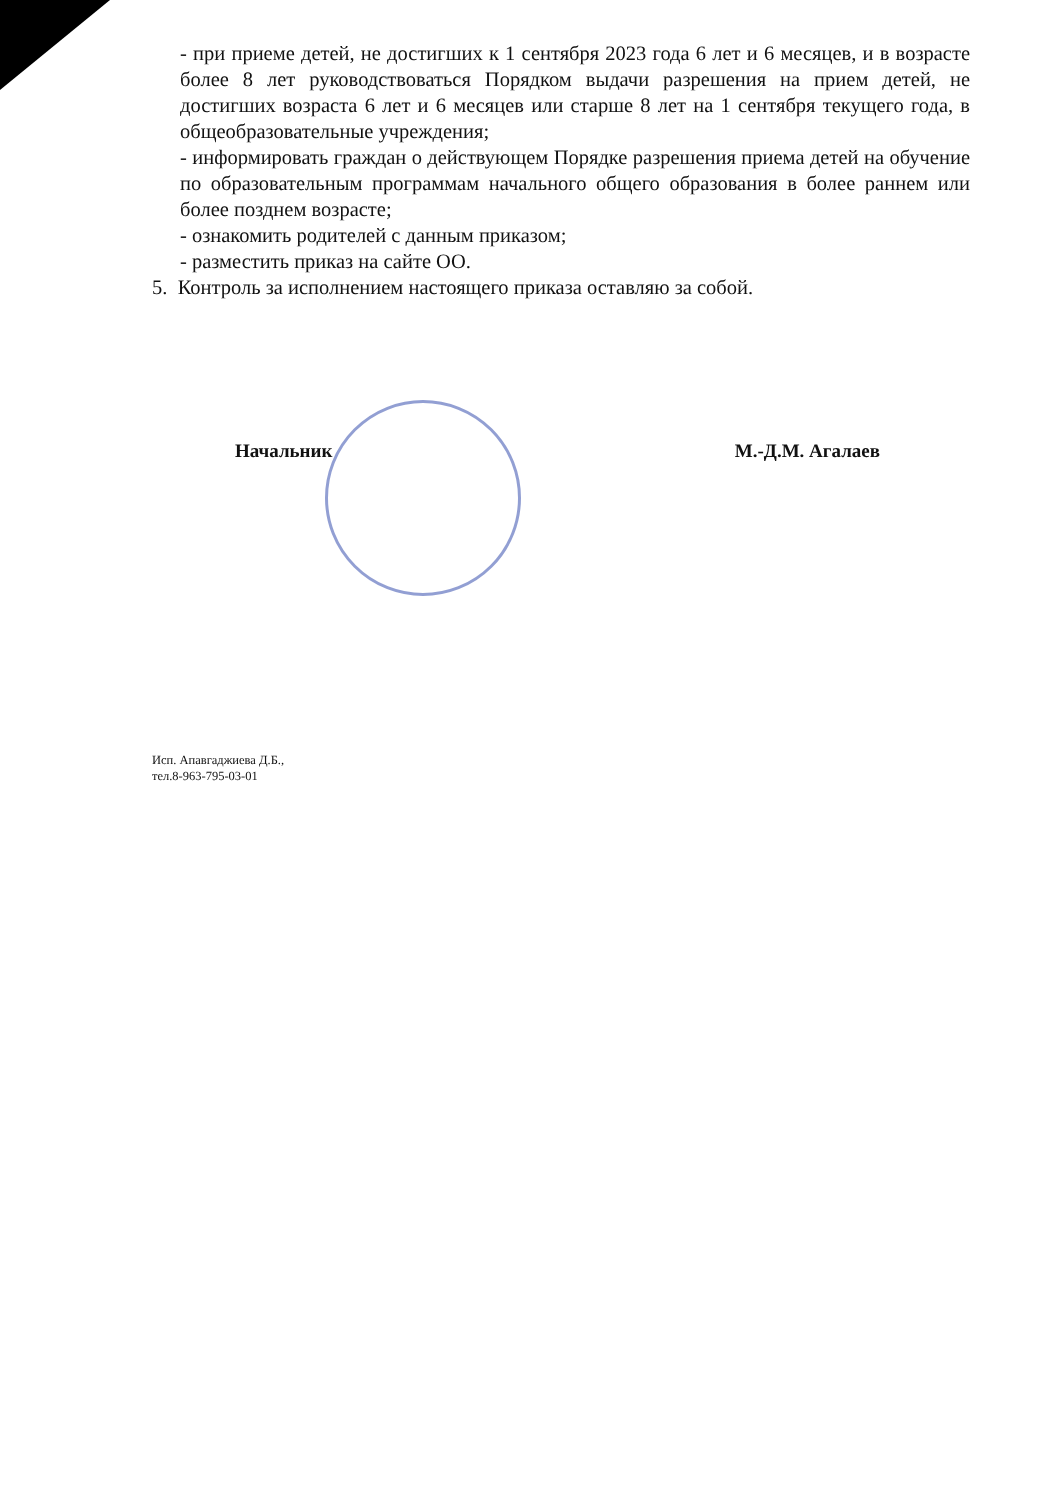- при приеме детей, не достигших к 1 сентября 2023 года 6 лет и 6 месяцев, и в возрасте более 8 лет руководствоваться Порядком выдачи разрешения на прием детей, не достигших возраста 6 лет и 6 месяцев или старше 8 лет на 1 сентября текущего года, в общеобразовательные учреждения;
- информировать граждан о действующем Порядке разрешения приема детей на обучение по образовательным программам начального общего образования в более раннем или более позднем возрасте;
- ознакомить родителей с данным приказом;
- разместить приказ на сайте ОО.
5. Контроль за исполнением настоящего приказа оставляю за собой.
Начальник М.-Д.М. Агалаев
Исп. Апавгаджиева Д.Б.,
тел.8-963-795-03-01